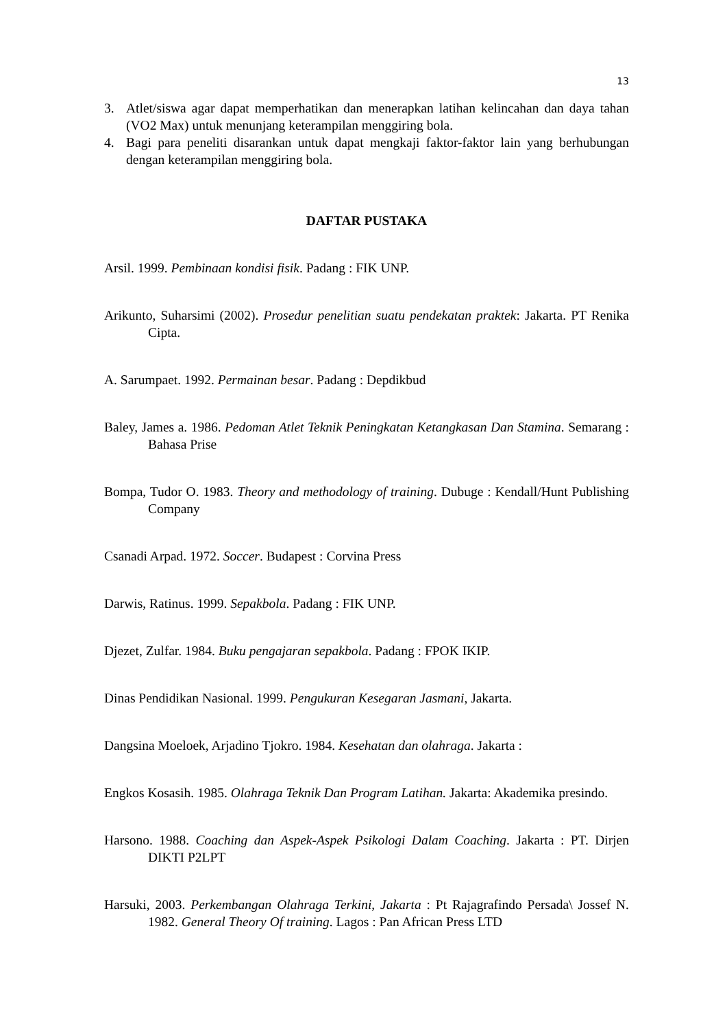13
3. Atlet/siswa agar dapat memperhatikan dan menerapkan latihan kelincahan dan daya tahan (VO2 Max) untuk menunjang keterampilan menggiring bola.
4. Bagi para peneliti disarankan untuk dapat mengkaji faktor-faktor lain yang berhubungan dengan keterampilan menggiring bola.
DAFTAR PUSTAKA
Arsil. 1999. Pembinaan kondisi fisik. Padang : FIK UNP.
Arikunto, Suharsimi (2002). Prosedur penelitian suatu pendekatan praktek: Jakarta. PT Renika Cipta.
A. Sarumpaet. 1992. Permainan besar. Padang : Depdikbud
Baley, James a. 1986. Pedoman Atlet Teknik Peningkatan Ketangkasan Dan Stamina. Semarang : Bahasa Prise
Bompa, Tudor O. 1983. Theory and methodology of training. Dubuge : Kendall/Hunt Publishing Company
Csanadi Arpad. 1972. Soccer. Budapest : Corvina Press
Darwis, Ratinus. 1999. Sepakbola. Padang : FIK UNP.
Djezet, Zulfar. 1984. Buku pengajaran sepakbola. Padang : FPOK IKIP.
Dinas Pendidikan Nasional. 1999. Pengukuran Kesegaran Jasmani, Jakarta.
Dangsina Moeloek, Arjadino Tjokro. 1984. Kesehatan dan olahraga. Jakarta :
Engkos Kosasih. 1985. Olahraga Teknik Dan Program Latihan. Jakarta: Akademika presindo.
Harsono. 1988. Coaching dan Aspek-Aspek Psikologi Dalam Coaching. Jakarta : PT. Dirjen DIKTI P2LPT
Harsuki, 2003. Perkembangan Olahraga Terkini, Jakarta : Pt Rajagrafindo Persada\ Jossef N. 1982. General Theory Of training. Lagos : Pan African Press LTD